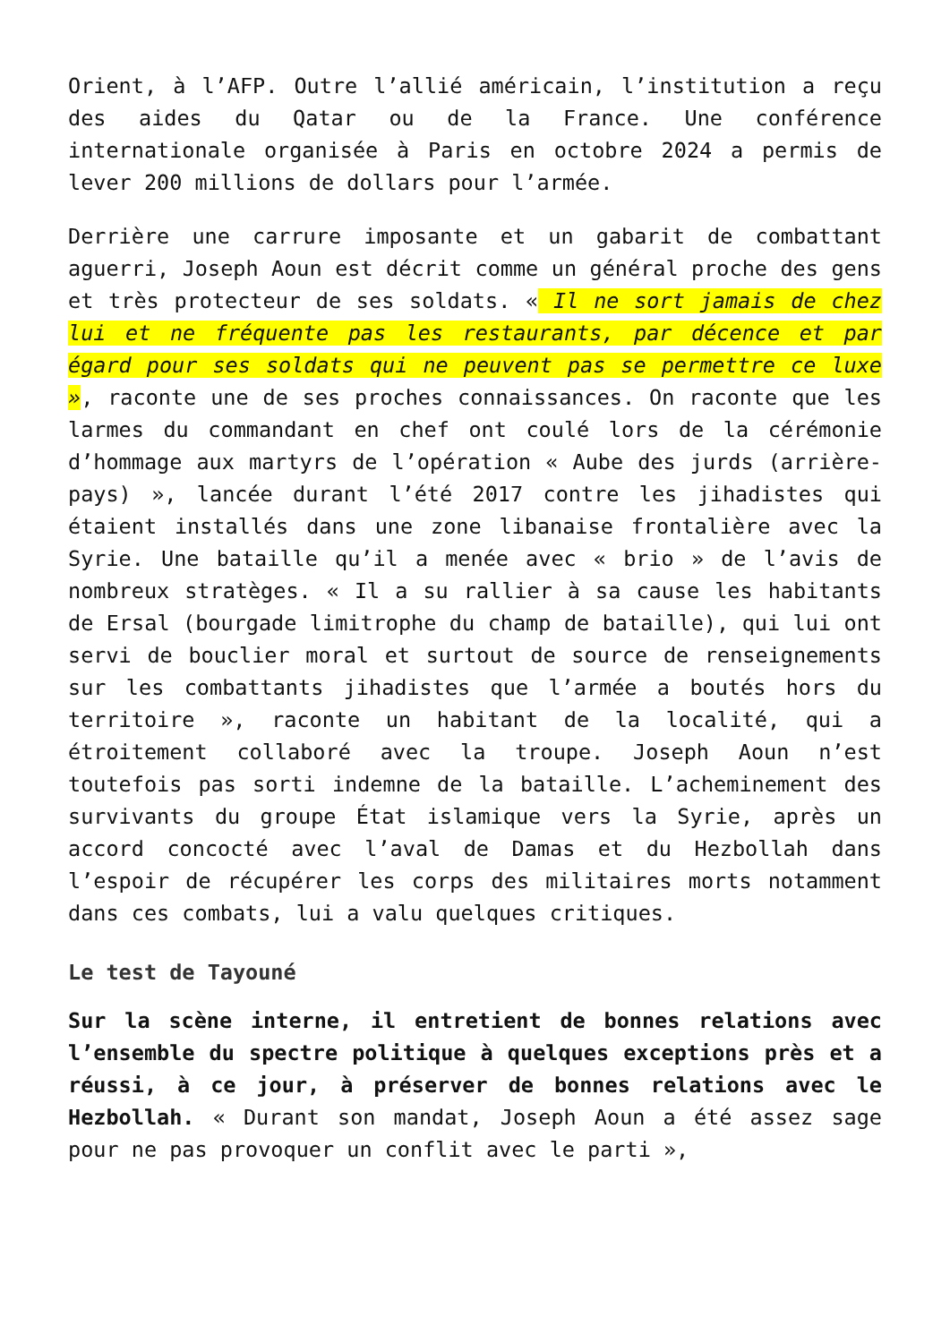Orient, à l’AFP. Outre l’allié américain, l’institution a reçu des aides du Qatar ou de la France. Une conférence internationale organisée à Paris en octobre 2024 a permis de lever 200 millions de dollars pour l’armée.
Derrière une carrure imposante et un gabarit de combattant aguerri, Joseph Aoun est décrit comme un général proche des gens et très protecteur de ses soldats. « Il ne sort jamais de chez lui et ne fréquente pas les restaurants, par décence et par égard pour ses soldats qui ne peuvent pas se permettre ce luxe », raconte une de ses proches connaissances. On raconte que les larmes du commandant en chef ont coulé lors de la cérémonie d’hommage aux martyrs de l’opération « Aube des jurds (arrière-pays) », lancée durant l’été 2017 contre les jihadistes qui étaient installés dans une zone libanaise frontalière avec la Syrie. Une bataille qu’il a menée avec « brio » de l’avis de nombreux stratèges. « Il a su rallier à sa cause les habitants de Ersal (bourgade limitrophe du champ de bataille), qui lui ont servi de bouclier moral et surtout de source de renseignements sur les combattants jihadistes que l’armée a boutés hors du territoire », raconte un habitant de la localité, qui a étroitement collaboré avec la troupe. Joseph Aoun n’est toutefois pas sorti indemne de la bataille. L’acheminement des survivants du groupe État islamique vers la Syrie, après un accord concocté avec l’aval de Damas et du Hezbollah dans l’espoir de récupérer les corps des militaires morts notamment dans ces combats, lui a valu quelques critiques.
Le test de Tayouné
Sur la scène interne, il entretient de bonnes relations avec l’ensemble du spectre politique à quelques exceptions près et a réussi, à ce jour, à préserver de bonnes relations avec le Hezbollah. « Durant son mandat, Joseph Aoun a été assez sage pour ne pas provoquer un conflit avec le parti »,